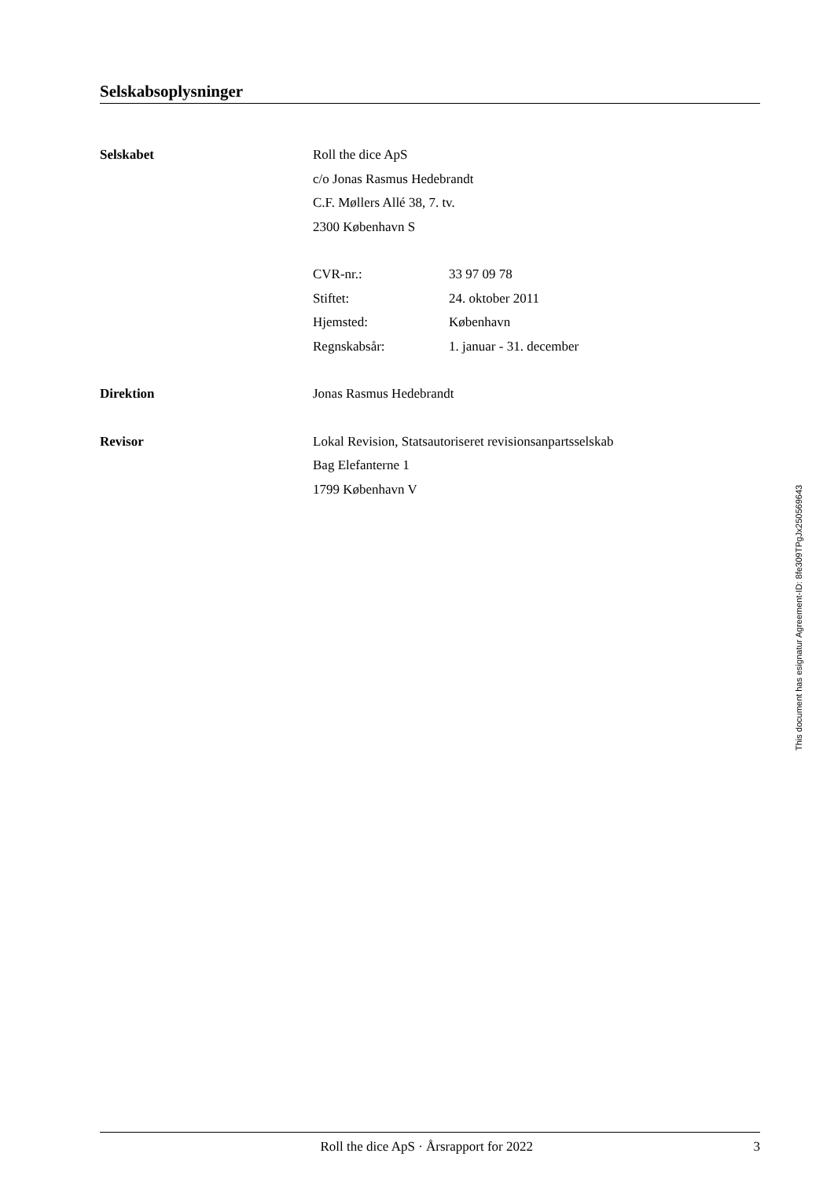Selskabsoplysninger
Selskabet Roll the dice ApS
c/o Jonas Rasmus Hedebrandt
C.F. Møllers Allé 38, 7. tv.
2300 København S
CVR-nr.: 33 97 09 78
Stiftet: 24. oktober 2011
Hjemsted: København
Regnskabsår: 1. januar - 31. december
Direktion Jonas Rasmus Hedebrandt
Revisor Lokal Revision, Statsautoriseret revisionsanpartsselskab
Bag Elefanterne 1
1799 København V
This document has esignatur Agreement-ID: 8fe309TPgJx250569643
Roll the dice ApS · Årsrapport for 2022 3